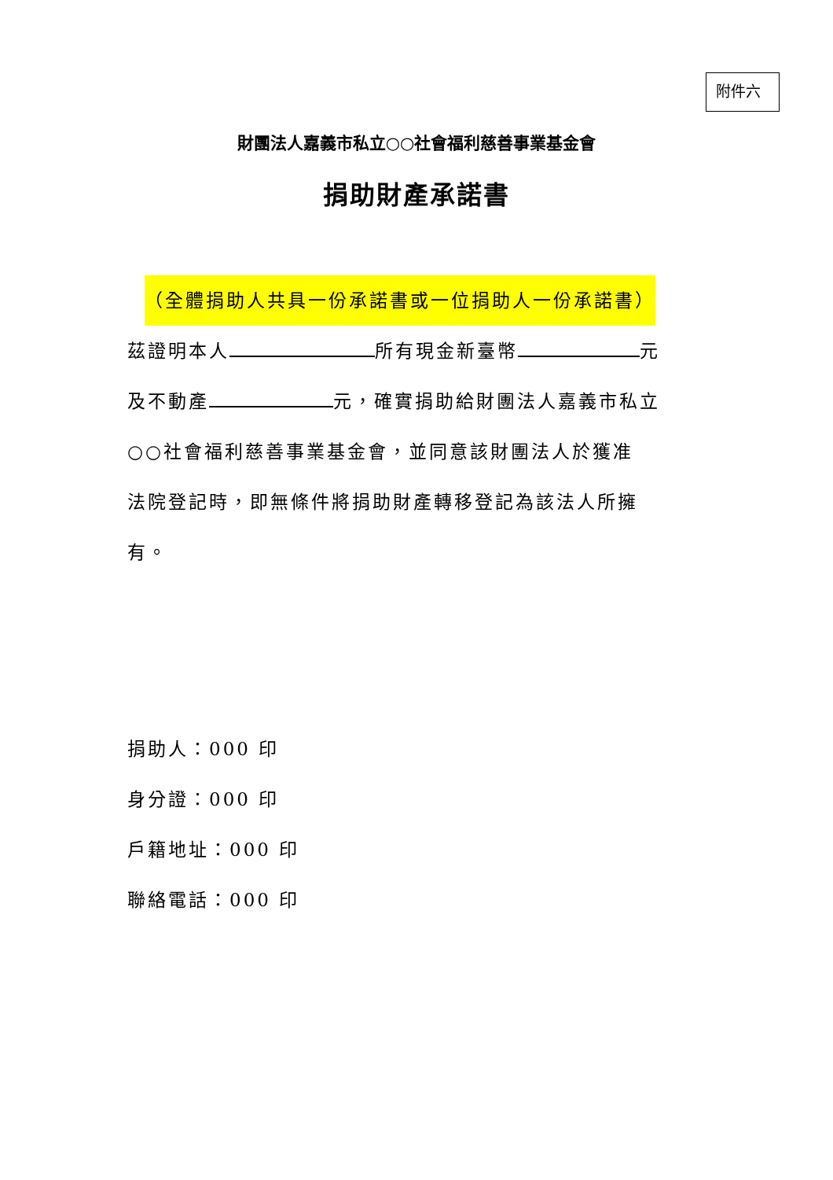附件六
財團法人嘉義市私立○○社會福利慈善事業基金會
捐助財產承諾書
（全體捐助人共具一份承諾書或一位捐助人一份承諾書）
茲證明本人 所有現金新臺幣 元
及不動產 元，確實捐助給財團法人嘉義市私立
○○社會福利慈善事業基金會，並同意該財團法人於獲准
法院登記時，即無條件將捐助財產轉移登記為該法人所擁
有。
捐助人：000 印
身分證：000 印
戶籍地址：000 印
聯絡電話：000 印